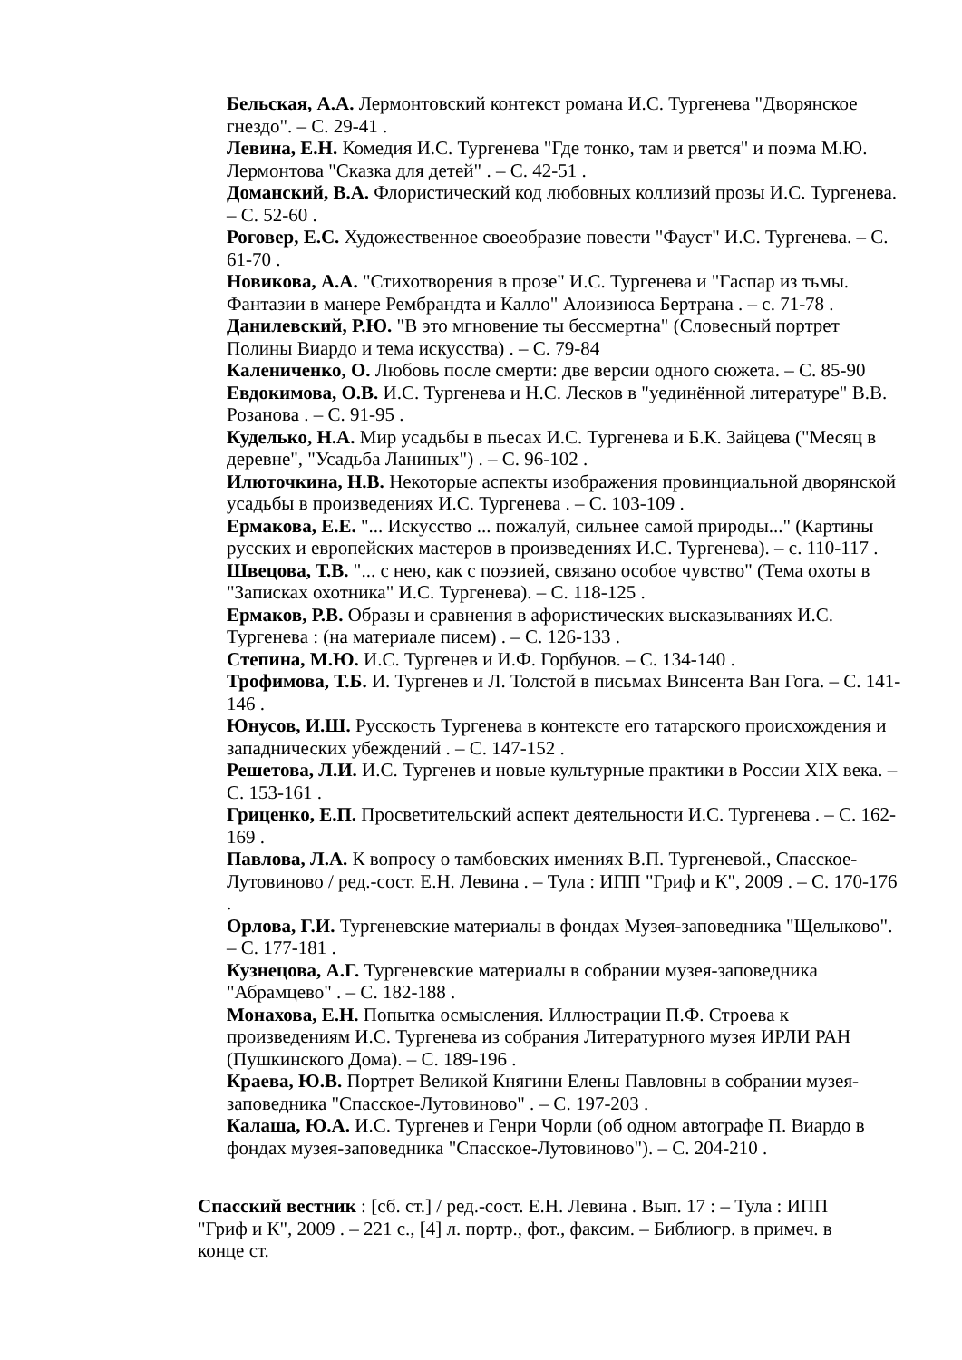Бельская, А.А. Лермонтовский контекст романа И.С. Тургенева "Дворянское гнездо". – С. 29-41 .
Левина, Е.Н. Комедия И.С. Тургенева "Где тонко, там и рвется" и поэма М.Ю. Лермонтова "Сказка для детей" . – С. 42-51 .
Доманский, В.А. Флористический код любовных коллизий прозы И.С. Тургенева. – С. 52-60 .
Роговер, Е.С. Художественное своеобразие повести "Фауст" И.С. Тургенева. – С. 61-70 .
Новикова, А.А. "Стихотворения в прозе" И.С. Тургенева и "Гаспар из тьмы. Фантазии в манере Рембрандта и Калло" Алоизиюса Бертрана . – с. 71-78 .
Данилевский, Р.Ю. "В это мгновение ты бессмертна" (Словесный портрет Полины Виардо и тема искусства) . – С. 79-84
Калениченко, О. Любовь после смерти: две версии одного сюжета. – С. 85-90
Евдокимова, О.В. И.С. Тургенева и Н.С. Лесков в "уединённой литературе" В.В. Розанова . – С. 91-95 .
Куделько, Н.А. Мир усадьбы в пьесах И.С. Тургенева и Б.К. Зайцева ("Месяц в деревне", "Усадьба Ланиных") . – С. 96-102 .
Илюточкина, Н.В. Некоторые аспекты изображения провинциальной дворянской усадьбы в произведениях И.С. Тургенева . – С. 103-109 .
Ермакова, Е.Е. "... Искусство ... пожалуй, сильнее самой природы..." (Картины русских и европейских мастеров в произведениях И.С. Тургенева). – с. 110-117 .
Швецова, Т.В. "... с нею, как с поэзией, связано особое чувство" (Тема охоты в "Записках охотника" И.С. Тургенева). – С. 118-125 .
Ермаков, Р.В. Образы и сравнения в афористических высказываниях И.С. Тургенева : (на материале писем) . – С. 126-133 .
Степина, М.Ю. И.С. Тургенев и И.Ф. Горбунов. – С. 134-140 .
Трофимова, Т.Б. И. Тургенев и Л. Толстой в письмах Винсента Ван Гога. – С. 141-146 .
Юнусов, И.Ш. Русскость Тургенева в контексте его татарского происхождения и западнических убеждений . – С. 147-152 .
Решетова, Л.И. И.С. Тургенев и новые культурные практики в России XIX века. – С. 153-161 .
Гриценко, Е.П. Просветительский аспект деятельности И.С. Тургенева . – С. 162-169 .
Павлова, Л.А. К вопросу о тамбовских имениях В.П. Тургеневой., Спасское-Лутовиново / ред.-сост. Е.Н. Левина . – Тула : ИПП "Гриф и К", 2009 . – С. 170-176 .
Орлова, Г.И. Тургеневские материалы в фондах Музея-заповедника "Щелыково". – С. 177-181 .
Кузнецова, А.Г. Тургеневские материалы в собрании музея-заповедника "Абрамцево" . – С. 182-188 .
Монахова, Е.Н. Попытка осмысления. Иллюстрации П.Ф. Строева к произведениям И.С. Тургенева из собрания Литературного музея ИРЛИ РАН (Пушкинского Дома). – С. 189-196 .
Краева, Ю.В. Портрет Великой Княгини Елены Павловны в собрании музея-заповедника "Спасское-Лутовиново" . – С. 197-203 .
Калаша, Ю.А. И.С. Тургенев и Генри Чорли (об одном автографе П. Виардо в фондах музея-заповедника "Спасское-Лутовиново"). – С. 204-210 .
Спасский вестник : [сб. ст.] / ред.-сост. Е.Н. Левина . Вып. 17 : – Тула : ИПП "Гриф и К", 2009 . – 221 с., [4] л. портр., фот., факсим. – Библиогр. в примеч. в конце ст.